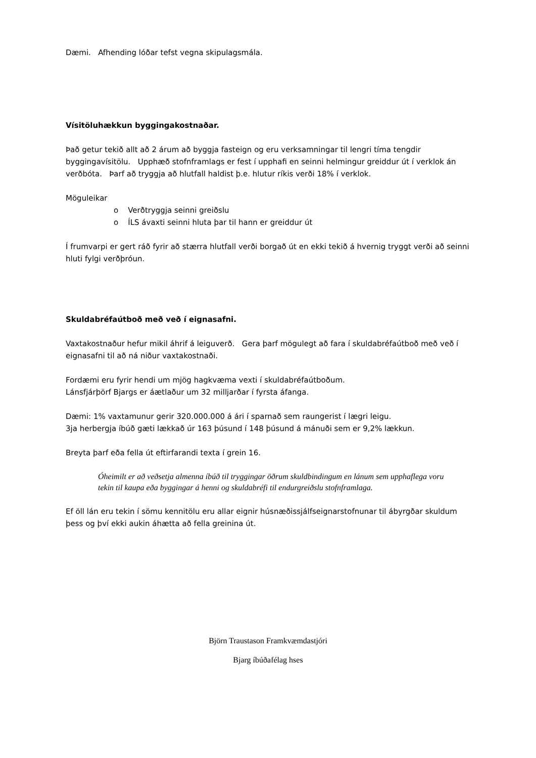Dæmi. Afhending lóðar tefst vegna skipulagsmála.
Vísitöluhækkun byggingakostnaðar.
Það getur tekið allt að 2 árum að byggja fasteign og eru verksamningar til lengri tíma tengdir byggingavísitölu. Upphæð stofnframlags er fest í upphafi en seinni helmingur greiddur út í verklok án verðbóta. Þarf að tryggja að hlutfall haldist þ.e. hlutur ríkis verði 18% í verklok.
Möguleikar
o Verðtryggja seinni greiðslu
o ÍLS ávaxti seinni hluta þar til hann er greiddur út
Í frumvarpi er gert ráð fyrir að stærra hlutfall verði borgað út en ekki tekið á hvernig tryggt verði að seinni hluti fylgi verðþróun.
Skuldabréfaútboð með veð í eignasafni.
Vaxtakostnaður hefur mikil áhrif á leiguverð. Gera þarf mögulegt að fara í skuldabréfaútboð með veð í eignasafni til að ná niður vaxtakostnaði.
Fordæmi eru fyrir hendi um mjög hagkvæma vexti í skuldabréfaútboðum.
Lánsfjárþörf Bjargs er áætlaður um 32 milljarðar í fyrsta áfanga.
Dæmi: 1% vaxtamunur gerir 320.000.000 á ári í sparnað sem raungerist í lægri leigu.
3ja herbergja íbúð gæti lækkað úr 163 þúsund í 148 þúsund á mánuði sem er 9,2% lækkun.
Breyta þarf eða fella út eftirfarandi texta í grein 16.
Óheimilt er að veðsetja almenna íbúð til tryggingar öðrum skuldbindingum en lánum sem upphaflega voru tekin til kaupa eða byggingar á henni og skuldabréfi til endurgreiðslu stofnframlaga.
Ef öll lán eru tekin í sömu kennitölu eru allar eignir húsnæðissjálfseignarstofnunar til ábyrgðar skuldum þess og því ekki aukin áhætta að fella greinina út.
Björn Traustason Framkvæmdastjóri
Bjarg íbúðafélag hses